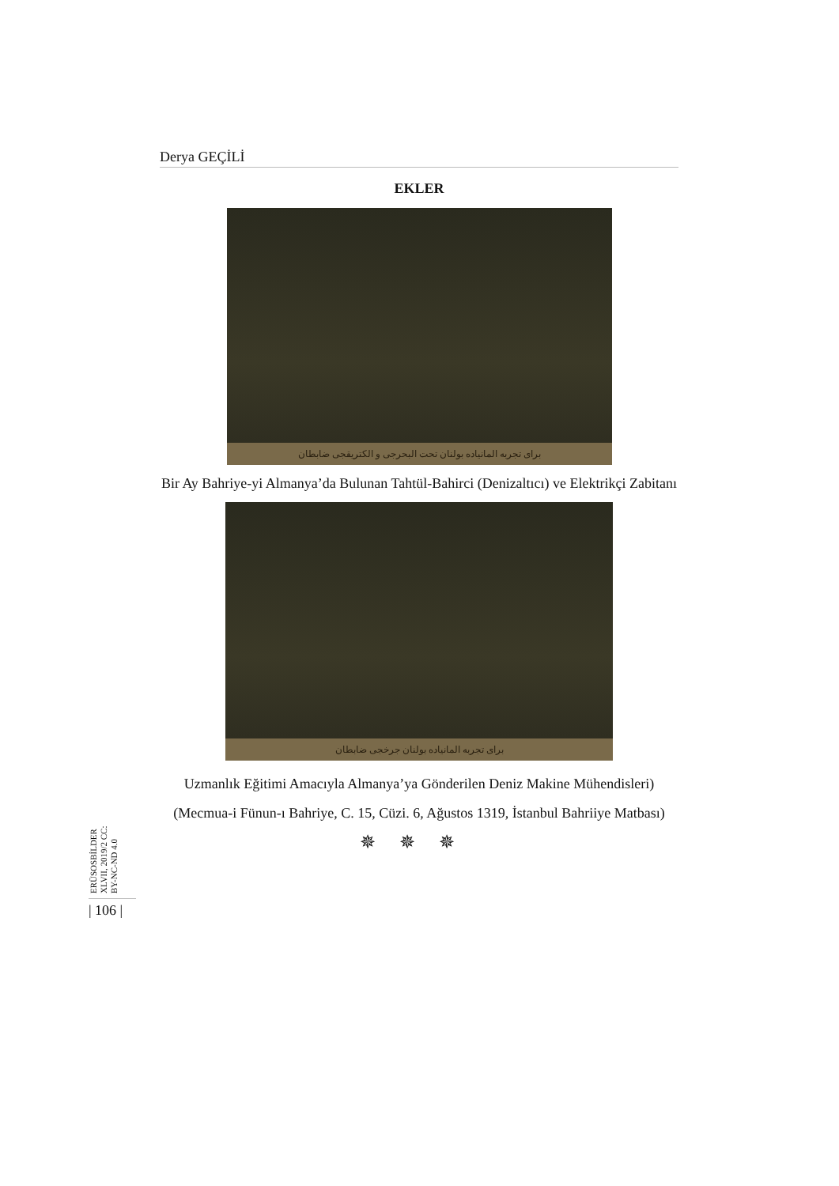Derya GEÇİLİ
EKLER
برای تجربه المانیاده بولنان تحت البحرجی و الکتریقجی ضابطان
Bir Ay Bahriye-yi Almanya’da Bulunan Tahtül-Bahirci (Denizaltıcı) ve Elektrikçi Zabitanı
برای تجربه المانیاده بولنان جرخجی ضابطان
Uzmanlık Eğitimi Amacıyla Almanya’ya Gönderilen Deniz Makine Mühendisleri)
(Mecmua-i Fünun-ı Bahriye, C. 15, Cüzi. 6, Ağustos 1319, İstanbul Bahriiye Matbası)
✵✵✵
ERÜSOSBİLDER XLVII, 2019/2 CC: BY-NC-ND 4.0
| 106 |